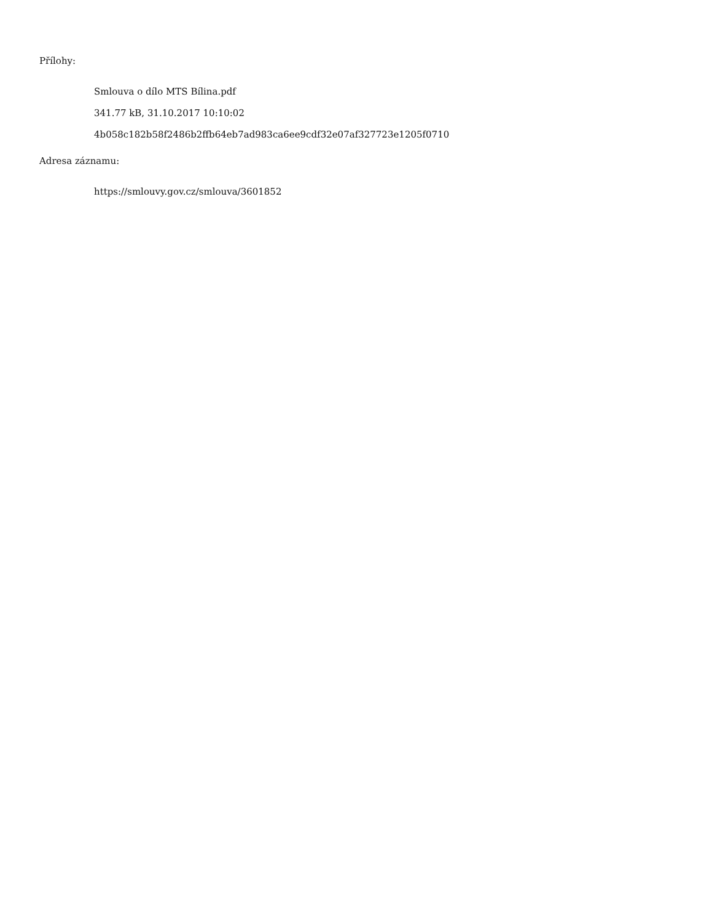Přílohy:
Smlouva o dílo MTS Bílina.pdf
341.77 kB, 31.10.2017 10:10:02
4b058c182b58f2486b2ffb64eb7ad983ca6ee9cdf32e07af327723e1205f0710
Adresa záznamu:
https://smlouvy.gov.cz/smlouva/3601852